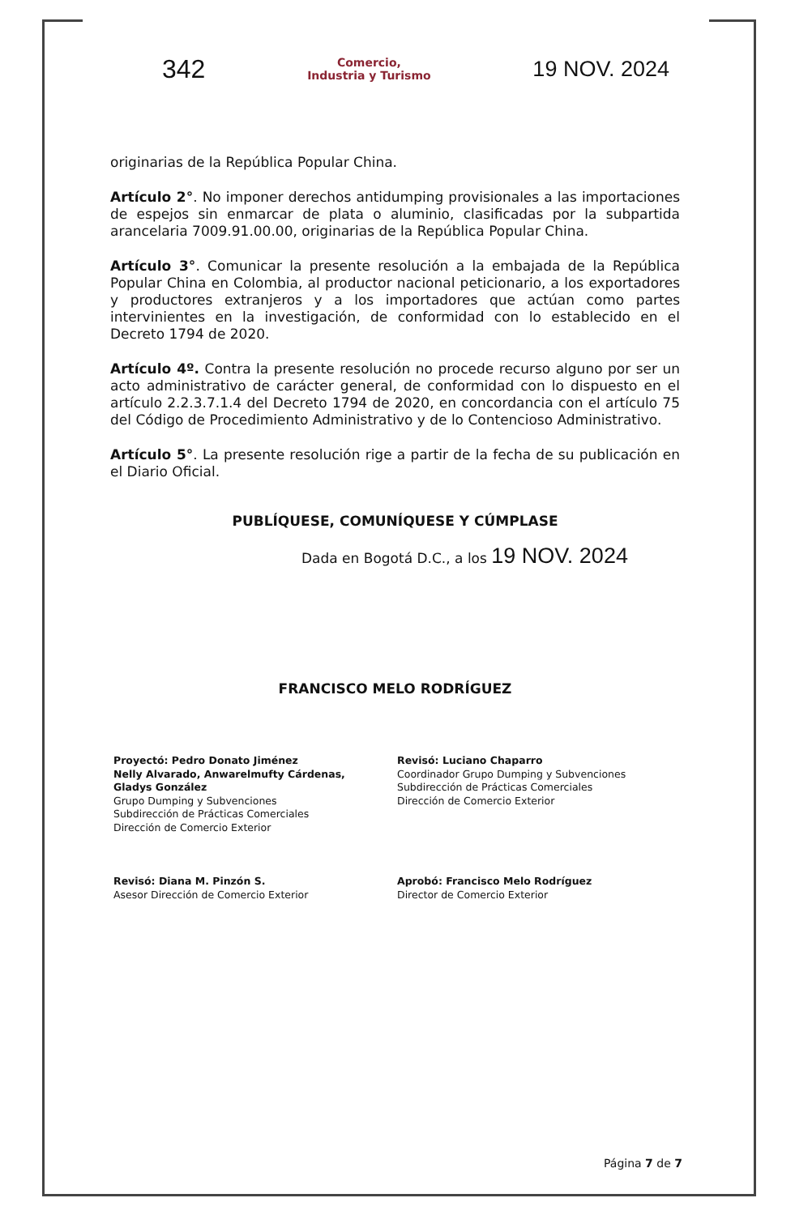342
Comercio,
Industria y Turismo
19 NOV. 2024
originarias de la República Popular China.
Artículo 2°. No imponer derechos antidumping provisionales a las importaciones de espejos sin enmarcar de plata o aluminio, clasificadas por la subpartida arancelaria 7009.91.00.00, originarias de la República Popular China.
Artículo 3°. Comunicar la presente resolución a la embajada de la República Popular China en Colombia, al productor nacional peticionario, a los exportadores y productores extranjeros y a los importadores que actúan como partes intervinientes en la investigación, de conformidad con lo establecido en el Decreto 1794 de 2020.
Artículo 4º. Contra la presente resolución no procede recurso alguno por ser un acto administrativo de carácter general, de conformidad con lo dispuesto en el artículo 2.2.3.7.1.4 del Decreto 1794 de 2020, en concordancia con el artículo 75 del Código de Procedimiento Administrativo y de lo Contencioso Administrativo.
Artículo 5°. La presente resolución rige a partir de la fecha de su publicación en el Diario Oficial.
PUBLÍQUESE, COMUNÍQUESE Y CÚMPLASE
Dada en Bogotá D.C., a los 19 NOV. 2024
FRANCISCO MELO RODRÍGUEZ
Proyectó: Pedro Donato Jiménez
Nelly Alvarado, Anwarelmufty Cárdenas,
Gladys González
Grupo Dumping y Subvenciones
Subdirección de Prácticas Comerciales
Dirección de Comercio Exterior
Revisó: Luciano Chaparro
Coordinador Grupo Dumping y Subvenciones
Subdirección de Prácticas Comerciales
Dirección de Comercio Exterior
Revisó: Diana M. Pinzón S.
Asesor Dirección de Comercio Exterior
Aprobó: Francisco Melo Rodríguez
Director de Comercio Exterior
Página 7 de 7